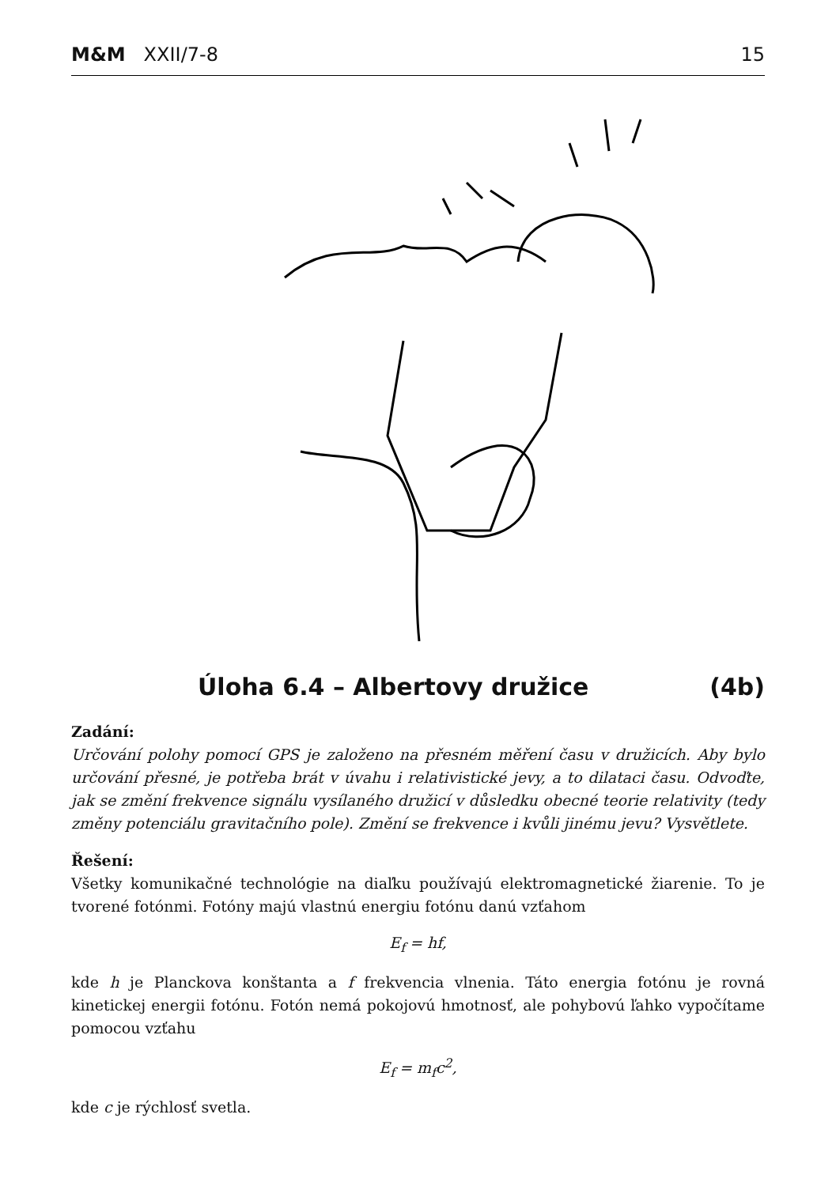M&M XXII/7-8 15
Úloha 6.4 – Albertovy družice (4b)
Zadání:
Určování polohy pomocí GPS je založeno na přesném měření času v družicích. Aby bylo určování přesné, je potřeba brát v úvahu i relativistické jevy, a to dilataci času. Odvoďte, jak se změní frekvence signálu vysílaného družicí v důsledku obecné teorie relativity (tedy změny potenciálu gravitačního pole). Změní se frekvence i kvůli jinému jevu? Vysvětlete.
Řešení:
Všetky komunikačné technológie na diaľku používajú elektromagnetické žiarenie. To je tvorené fotónmi. Fotóny majú vlastnú energiu fotónu danú vzťahom
E<sub>f</sub> = hf,
kde h je Planckova konštanta a f frekvencia vlnenia. Táto energia fotónu je rovná kinetickej energii fotónu. Fotón nemá pokojovú hmotnosť, ale pohybovú ľahko vypočítame pomocou vzťahu
E<sub>f</sub> = m<sub>f</sub>c<sup>2</sup>,
kde c je rýchlosť svetla.